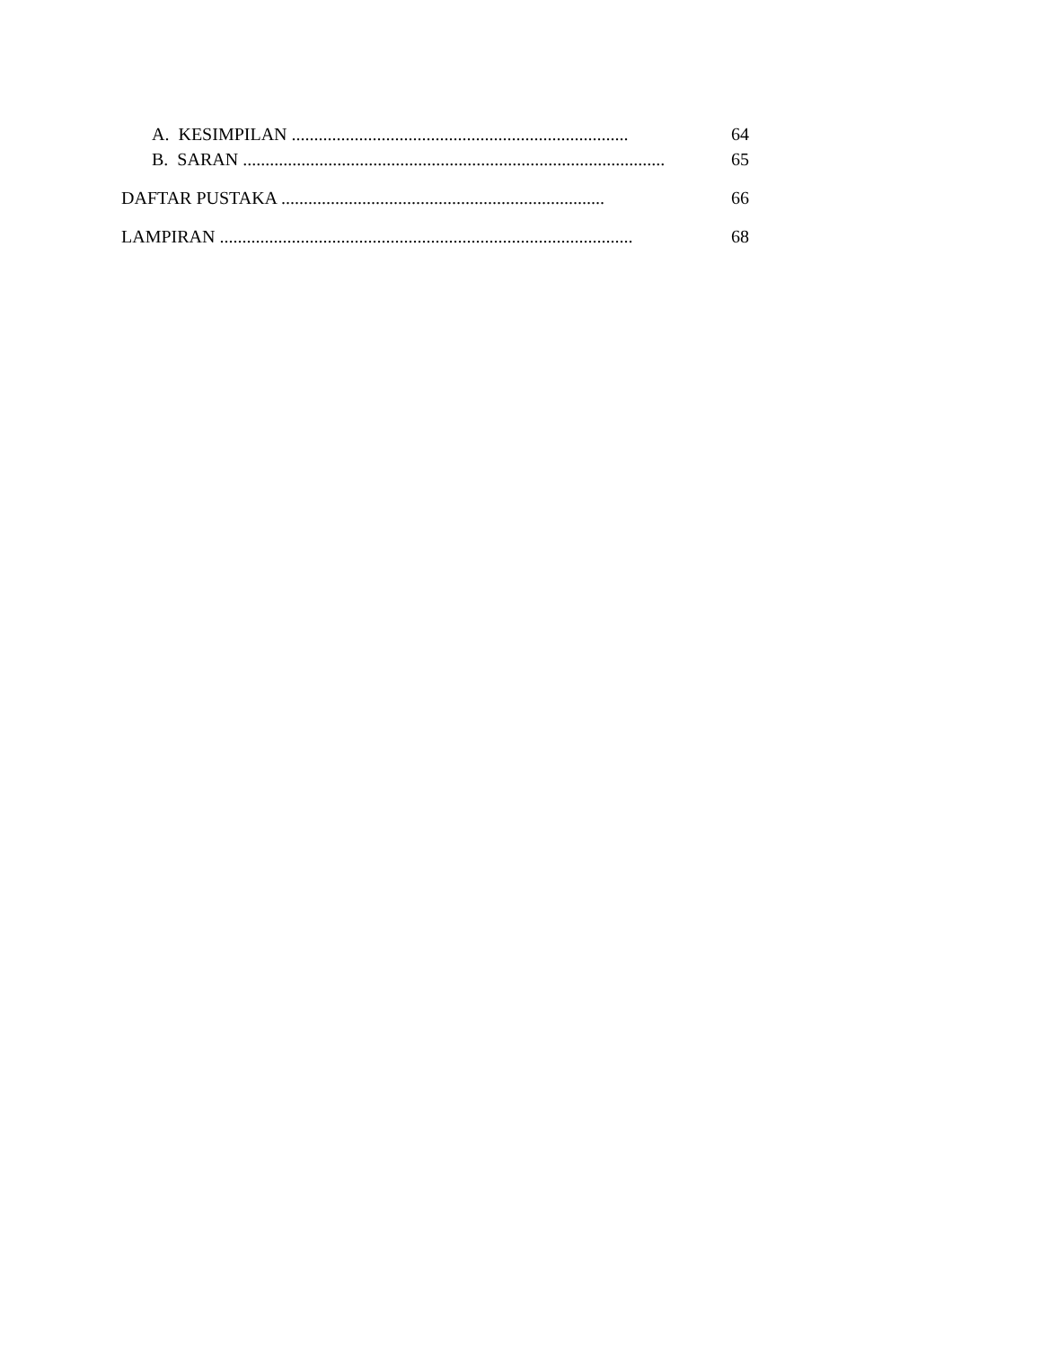A. KESIMPILAN ........................................................................... 64
B. SARAN .............................................................................................. 65
DAFTAR PUSTAKA ........................................................................ 66
LAMPIRAN ............................................................................................ 68